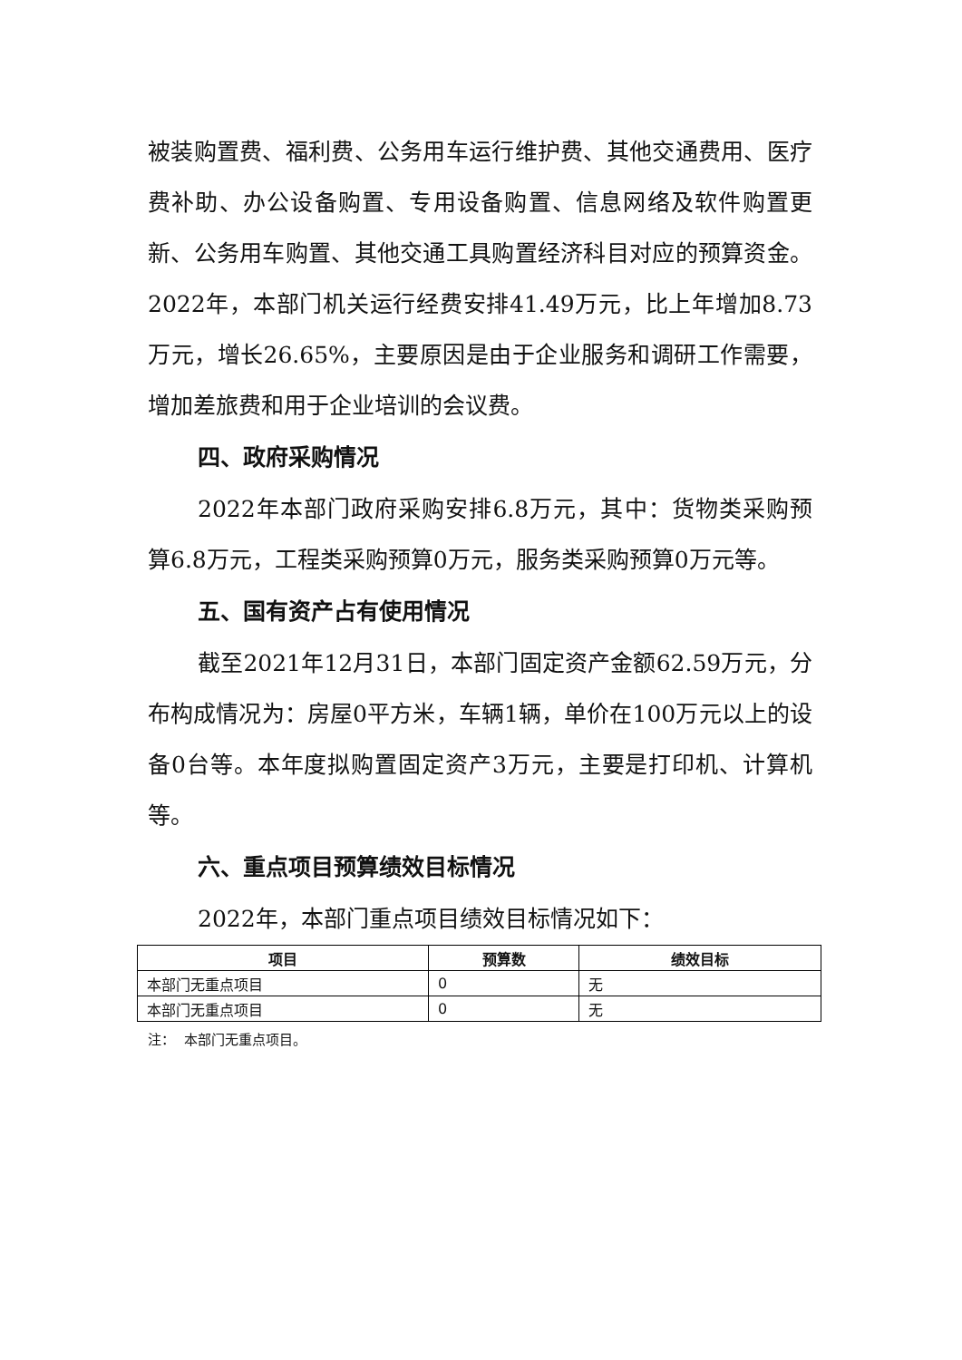被装购置费、福利费、公务用车运行维护费、其他交通费用、医疗费补助、办公设备购置、专用设备购置、信息网络及软件购置更新、公务用车购置、其他交通工具购置经济科目对应的预算资金。2022年，本部门机关运行经费安排41.49万元，比上年增加8.73万元，增长26.65%，主要原因是由于企业服务和调研工作需要，增加差旅费和用于企业培训的会议费。
四、政府采购情况
2022年本部门政府采购安排6.8万元，其中：货物类采购预算6.8万元，工程类采购预算0万元，服务类采购预算0万元等。
五、国有资产占有使用情况
截至2021年12月31日，本部门固定资产金额62.59万元，分布构成情况为：房屋0平方米，车辆1辆，单价在100万元以上的设备0台等。本年度拟购置固定资产3万元，主要是打印机、计算机 等。
六、重点项目预算绩效目标情况
2022年，本部门重点项目绩效目标情况如下：
| 项目 | 预算数 | 绩效目标 |
| --- | --- | --- |
| 本部门无重点项目 | 0 | 无 |
| 本部门无重点项目 | 0 | 无 |
注： 本部门无重点项目。